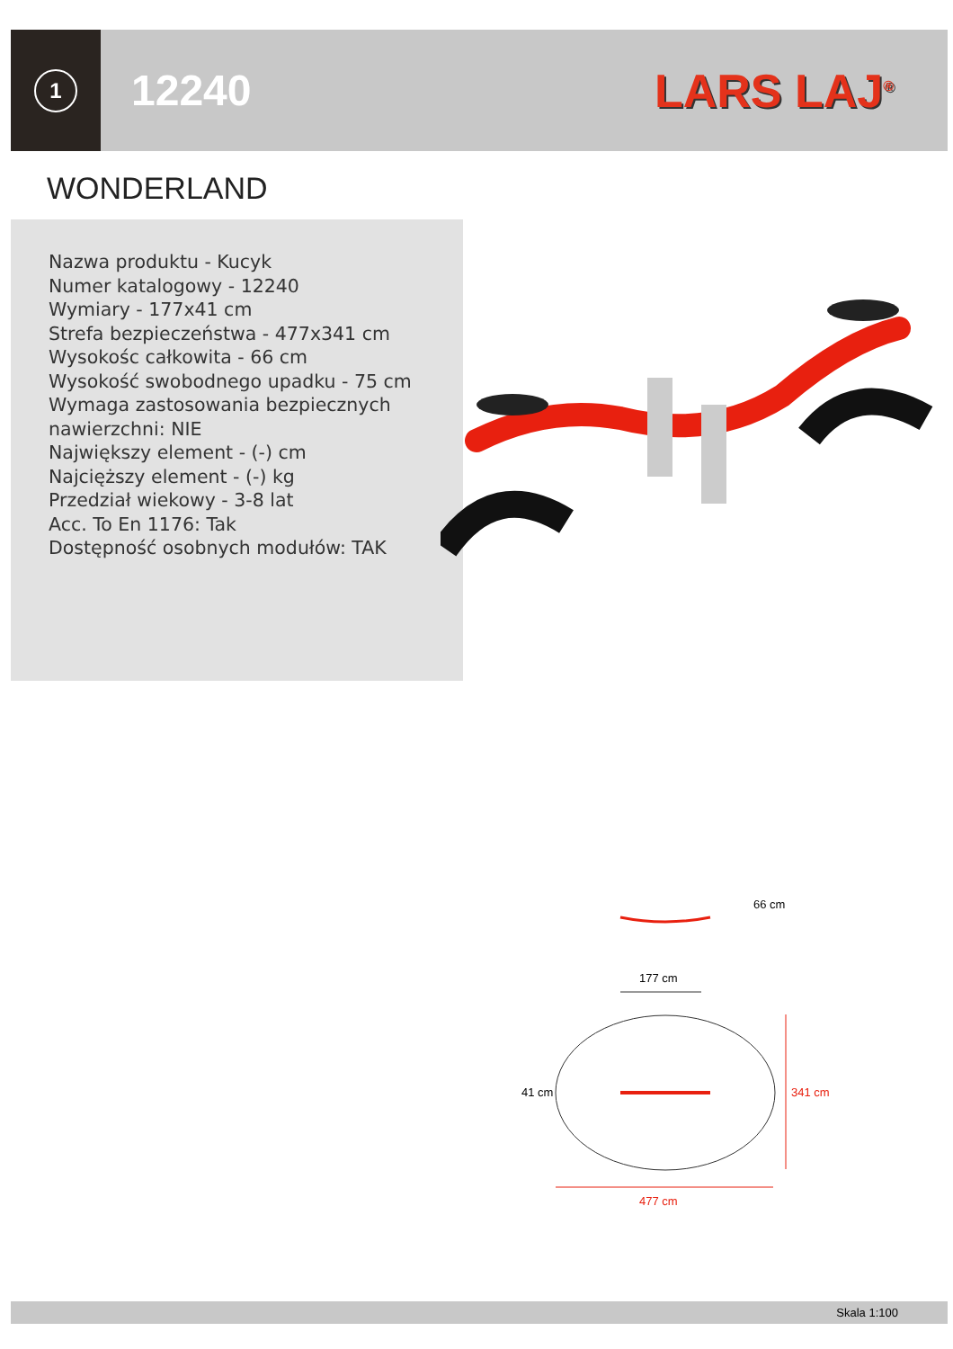1
12240 LARS LAJ<sup>®</sup>
WONDERLAND
Nazwa produktu - Kucyk
Numer katalogowy - 12240
Wymiary - 177x41 cm
Strefa bezpieczeństwa - 477x341 cm
Wysokośc całkowita - 66 cm
Wysokość swobodnego upadku - 75 cm
Wymaga zastosowania bezpiecznych nawierzchni: NIE
Największy element - (-) cm
Najcięższy element - (-) kg
Przedział wiekowy - 3-8 lat
Acc. To En 1176: Tak
Dostępność osobnych modułów: TAK
66 cm
177 cm
41 cm 341 cm
477 cm
Skala 1:100